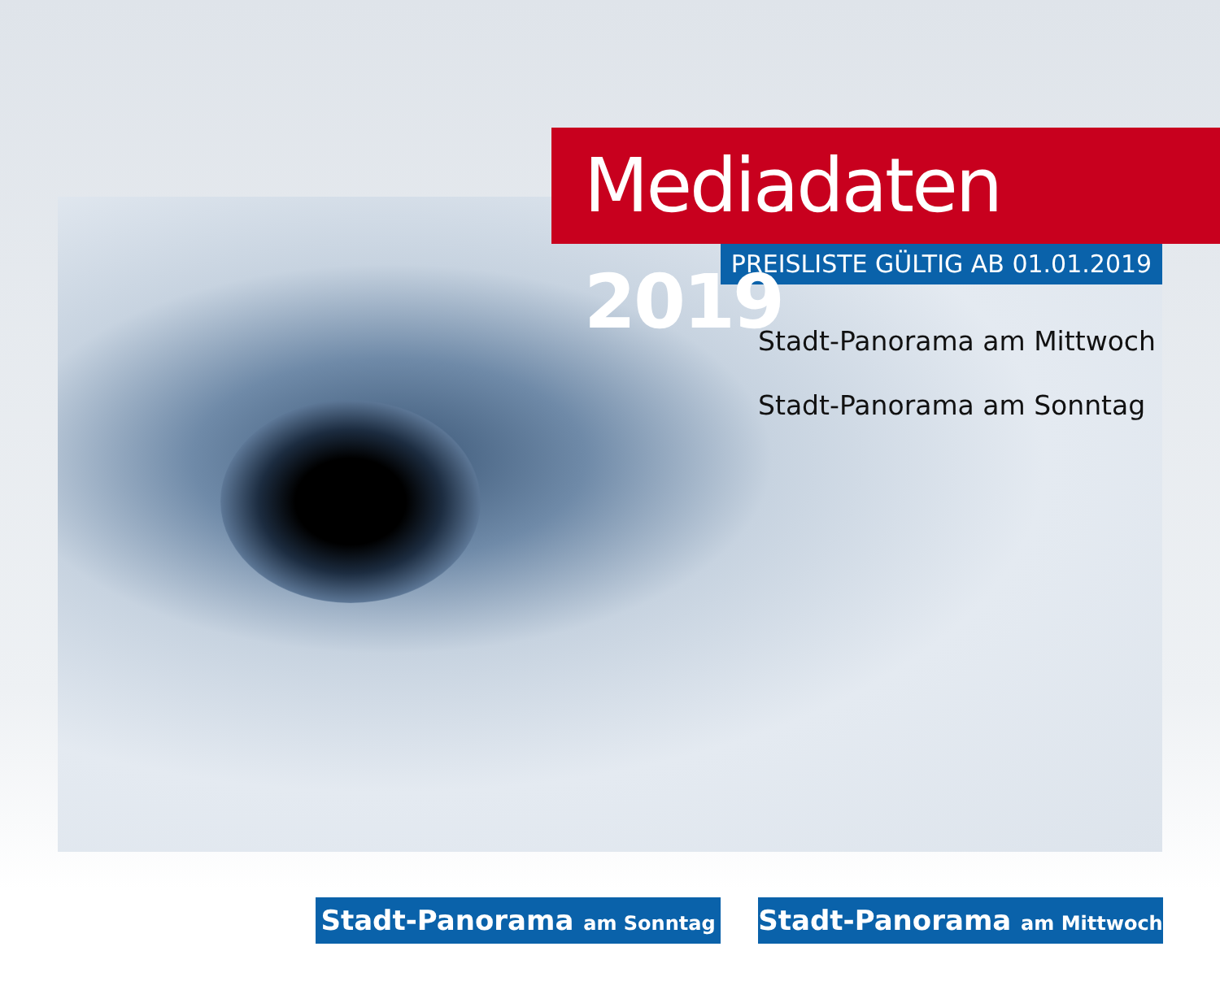Mediadaten 2019
PREISLISTE GÜLTIG AB 01.01.2019
Stadt-Panorama am Mittwoch
Stadt-Panorama am Sonntag
Stadt-Panorama am Sonntag
Stadt-Panorama am Mittwoch